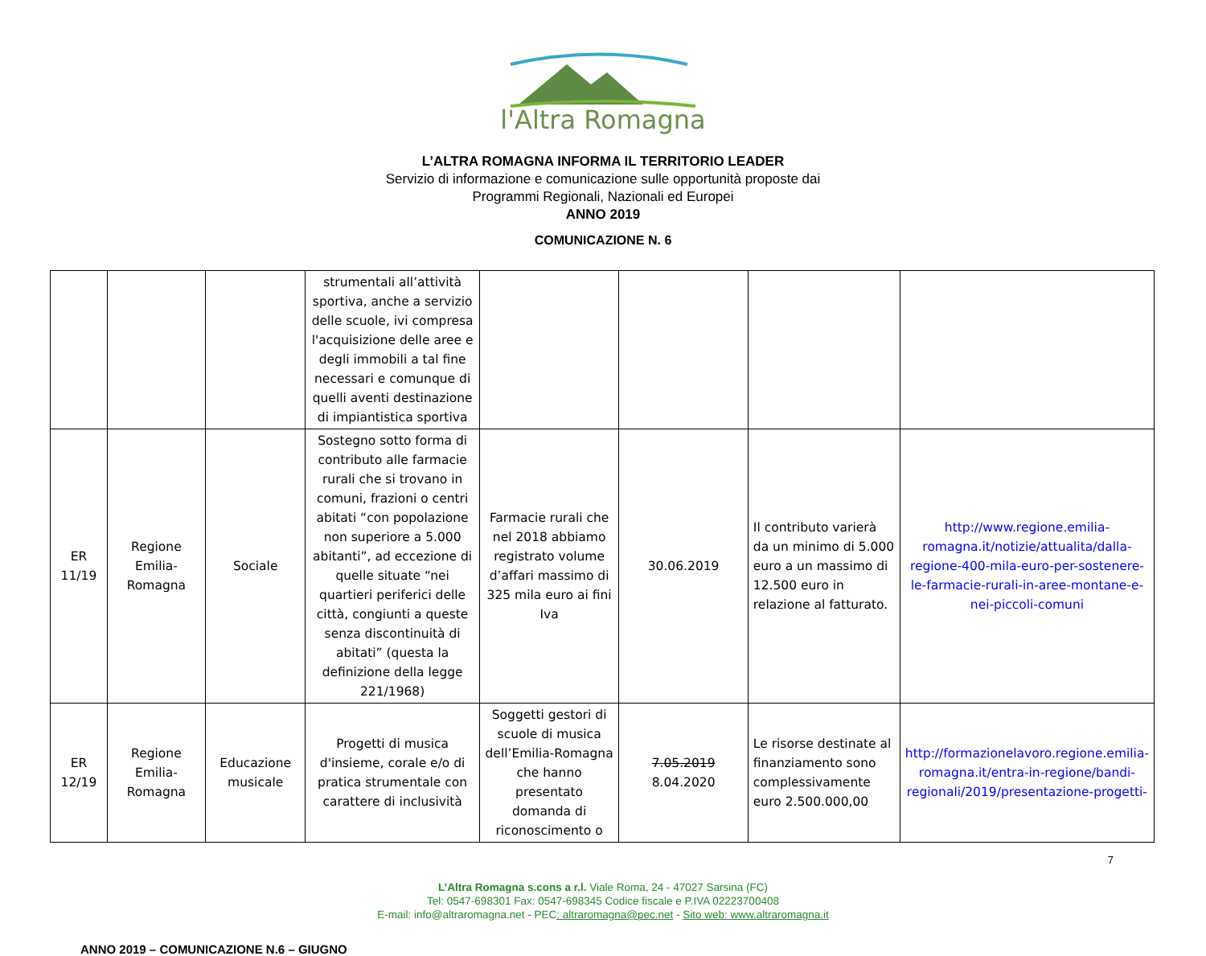l'Altra Romagna
L’ALTRA ROMAGNA INFORMA IL TERRITORIO LEADER
Servizio di informazione e comunicazione sulle opportunità proposte dai
Programmi Regionali, Nazionali ed Europei
ANNO 2019
COMUNICAZIONE N. 6
| | | | strumentali all’attività sportiva, anche a servizio delle scuole, ivi compresa l'acquisizione delle aree e degli immobili a tal fine necessari e comunque di quelli aventi destinazione di impiantistica sportiva | | | | |
| ER 11/19 | Regione Emilia-Romagna | Sociale | Sostegno sotto forma di contributo alle farmacie rurali che si trovano in comuni, frazioni o centri abitati “con popolazione non superiore a 5.000 abitanti”, ad eccezione di quelle situate “nei quartieri periferici delle città, congiunti a queste senza discontinuità di abitati” (questa la definizione della legge 221/1968) | Farmacie rurali che nel 2018 abbiamo registrato volume d’affari massimo di 325 mila euro ai fini Iva | 30.06.2019 | Il contributo varierà da un minimo di 5.000 euro a un massimo di 12.500 euro in relazione al fatturato. | http://www.regione.emilia-romagna.it/notizie/attualita/dalla-regione-400-mila-euro-per-sostenere-le-farmacie-rurali-in-aree-montane-e-nei-piccoli-comuni |
| ER 12/19 | Regione Emilia-Romagna | Educazione musicale | Progetti di musica d'insieme, corale e/o di pratica strumentale con carattere di inclusività | Soggetti gestori di scuole di musica dell’Emilia-Romagna che hanno presentato domanda di riconoscimento o | 7.05.2019 8.04.2020 | Le risorse destinate al finanziamento sono complessivamente euro 2.500.000,00 | http://formazionelavoro.regione.emilia-romagna.it/entra-in-regione/bandi-regionali/2019/presentazione-progetti- |
7
L’Altra Romagna s.cons a r.l. Viale Roma, 24 - 47027 Sarsina (FC)
Tel: 0547-698301 Fax: 0547-698345 Codice fiscale e P.IVA 02223700408
E-mail: info@altraromagna.net - PEC: altraromagna@pec.net - Sito web: www.altraromagna.it
ANNO 2019 – COMUNICAZIONE N.6 – GIUGNO